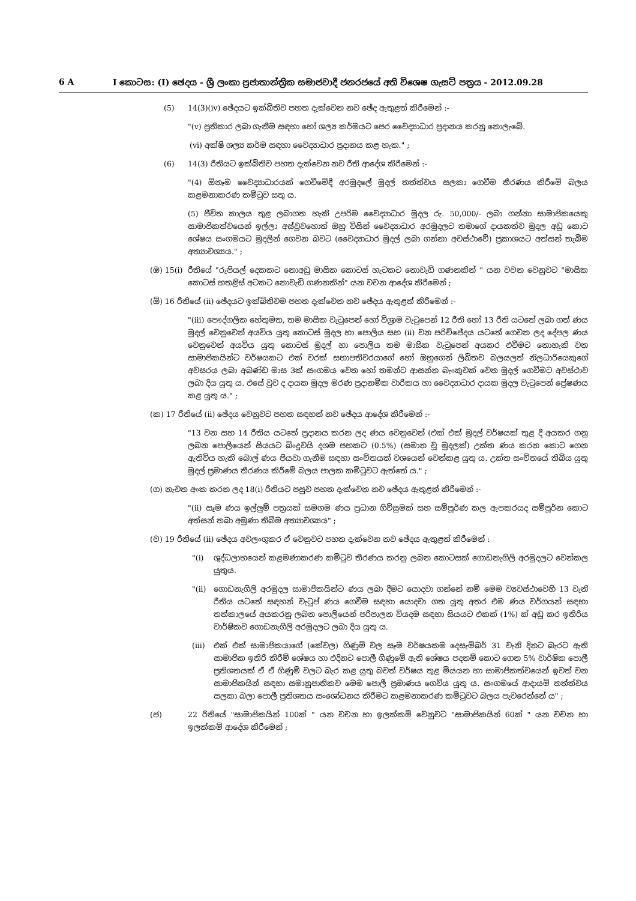6 A I කොටස: (I) ඡෙදය - ශ්‍රී ලංකා ප්‍රජාතාන්ත්‍රික සමාජවාදී ජනරජයේ අති විශෙෂ ගැසට් පත්‍රය - 2012.09.28
(5) 14(3)(iv) ඡේදයට ඉක්බිතිව පහත දැක්වෙන නව ඡේද ඇතුළත් කිරීමෙන් :-
"(v) ප්‍රතිකාර ලබා ගැනීම සඳහා හෝ ශල්‍ය කර්මයට පෙර වෛද්‍යාධාර ප්‍රදානය කරනු නොලැබේ.
(vi) අක්ෂි ශල්‍ය කර්ම සඳහා වෛද්‍යාධාර ප්‍රදානය කළ හැක." ;
(6) 14(3) රීතියට ඉක්බිතිව පහත දැක්වෙන නව රීති ආදේශ කිරීමෙන් :-
"(4) ඕනෑම වෛද්‍යාධාරයක් ගෙවීමේදී අරමුදලේ මුදල් තත්ත්වය සලකා ගෙවීම තීරණය කිරීමේ බලය කළමනාකරණ කමිටුව සතු ය.
(5) ජීවිත කාලය තුළ ලබාගත හැකි උපරිම වෛද්‍යාධාර මුදල රු. 50,000/- ලබා ගන්නා සාමාජිකයෙකු සාමාජිකත්වයෙන් ඉල්ලා අස්වුවහොත් ඔහු විසින් වෛද්‍යාධාර අරමුදලට තමාගේ දායකත්ව මුදල අඩු කොට ශේෂය සංගමයට මුදලින් ගෙවන බවට (වෛද්‍යාධාර මුදල් ලබා ගන්නා අවස්ථාවේ) ප්‍රකාශයට අත්සන් තැබීම අත්‍යාවශ්‍යය." ;
(ඹ) 15(i) රීතියේ "රුපියල් දෙකකට නොඅඩු මාසික කොටස් හැටකට නොවැඩි ගණනකින් " යන වචන වෙනුවට "මාසික කොටස් හතළිස් අටකට නොවැඩි ගණනකින්" යන වචන ආදේශ කිරීමෙන් ;
(ඕ) 16 රීතියේ (ii) ඡේදයට ඉක්බිතිවම පහත දැක්වෙන නව ඡේදය ඇතුළත් කිරීමෙන් :-
"(iii) පෞද්ගලික හේතුමත, තම මාසික වැටුපෙන් හෝ විශ්‍රාම වැටුපෙන් 12 රීති හෝ 13 රීති යටතේ ලබා ගත් ණය මුදල් වෙනුවෙන් අයවිය යුතු කොටස් මුදල හා පොලිය සහ (ii) වන පරිච්ජේදය යටතේ ගෙවන ලද දේපල ණය වෙනුවෙන් අයවිය යුතු කොටස් මුදල් හා පොලිය තම මාසික වැටුපෙන් අයකර එවීමට නොහැකි වන සාමාජිකයින්ට වර්ෂයකට එක් වරක් සභාපතිවරයාගේ හෝ ඔහුගෙන් ලිඛිතව බලයලත් නිලධාරියෙකුගේ අවසරය ලබා අඛණ්ඩ මාස 3ක් සංගමය වෙත හෝ තමන්ට ආසන්න බැංකුවක් වෙත මුදල් ගෙවීමට අවස්ථාව ලබා දිය යුතු ය. එසේ වුව ද දායක මුදල මරණ ප්‍රදානමික වාරිකය හා වෛද්‍යාධාර දායක මුදල වැටුපෙන් ප්‍රේෂණය කළ යුතු ය." ;
(ක) 17 රීතියේ (ii) ඡේදය වෙනුවට පහත සඳහන් නව ඡේදය ආදේශ කිරීමෙන් :-
"13 වන සහ 14 රීතිය යටතේ ප්‍රදානය කරන ලද ණය වෙනුවෙන් (එක් එක් මුදල් වර්ෂයක් තුළ දී අයකර ගනු ලබන පොලියෙන් සියයට බිංදුවයි දශම පහකට (0.5%) (සමාන වූ මුදලක්) උක්ත ණය කරන කොට ගෙන ඇතිවිය හැකි බොල් ණය පියවා ගැනීම සඳහා සංචිතයක් වශයෙන් වෙන්කළ යුතු ය. උක්ත සංචිතයේ තිබිය යුතු මුදල් ප්‍රමාණය තීරණය කිරීමේ බලය පාලක කමිටුවට ඇත්තේ ය." ;
(ග) නැවත අංක කරන ලද 18(i) රීතියට පසුව පහත දැක්වෙන නව ඡේදය ඇතුළත් කිරීමෙන් :-
"(ii) සෑම ණය ඉල්ලුම් පත්‍රයක් සමගම ණය ප්‍රධාන ගිවිසුමක් සහ සම්පූර්ණ කල ඇපකරයද සම්පූර්න කොට අත්සන් තබා අමුණා තිබීම අත්‍යාවශ්‍යය" ;
(ච) 19 රීතියේ (ii) ඡේදය අවලංගුකර ඒ වෙනුවට පහත දැක්වෙන නව ඡේදය ඇතුළත් කිරීමෙන් :
"(i) ශුද්ධලාභයෙන් කළමණාකරණ කමිටුව තීරණය කරනු ලබන කොටසක් ගොඩනැගිලි අරමුදලට වෙන්කල යුතුය.
"(ii) ගොඩනැගිලි අරමුදල සාමාජිකයින්ට ණය ලබා දීමට යොදවා ගන්නේ නම් මෙම ව්‍යවස්ථාවෙහි 13 වැනි රීතිය යටතේ සඳහන් වැටුප් ණය ගෙවීම සඳහා යොදවා ගත යුතු අතර එම ණය වර්ගයන් සඳහා තත්කාලයේ අයකරනු ලබන පොලියෙන් පරිපාලන වියදම සඳහා සියයට එකක් (1%) ක් අඩු කර ඉතිරිය වාර්ෂිකව ගොඩනැගිලි අරමුදලට ලබා දිය යුතු ය.
(iii) එක් එක් සාමාජිකයාගේ (කේවල) ගිණුම් වල සෑම වර්ෂයකම දෙසැම්බර් 31 වැනි දිනට බැරට ඇති සාමාජික ඉතිරි කිරීම් ශේෂය හා එදිනට පොලී ගිණුමේ ඇති ශේෂය පදනම් කොට ගෙන 5% වාර්ෂික පොලී ප්‍රතිශතයක් ඒ ඒ ගිණුම් වලට බැර කළ යුතු බවත් වර්ෂය තුළ මියයන හා සාමාජිකත්වයෙන් ඉවත් වන සාමාජිකයින් සඳහා සමානුපාතිකව මෙම පොලී ප්‍රමාණය ගෙවිය යුතු ය. සංගමයේ ආදායම් තත්ත්වය සලකා බලා පොලී ප්‍රතිශතය සංශෝධනය කිරීමට කළමනාකරණ කමිටුවට බලය පැවරෙන්නේ ය" ;
(ජ) 22 රීතියේ "සාමාජිකයින් 100ක් " යන වචන හා ඉලක්කම් වෙනුවට "සාමාජිකයින් 60ක් " යන වචන හා ඉලක්කම් ආදේශ කිරීමෙන් ;